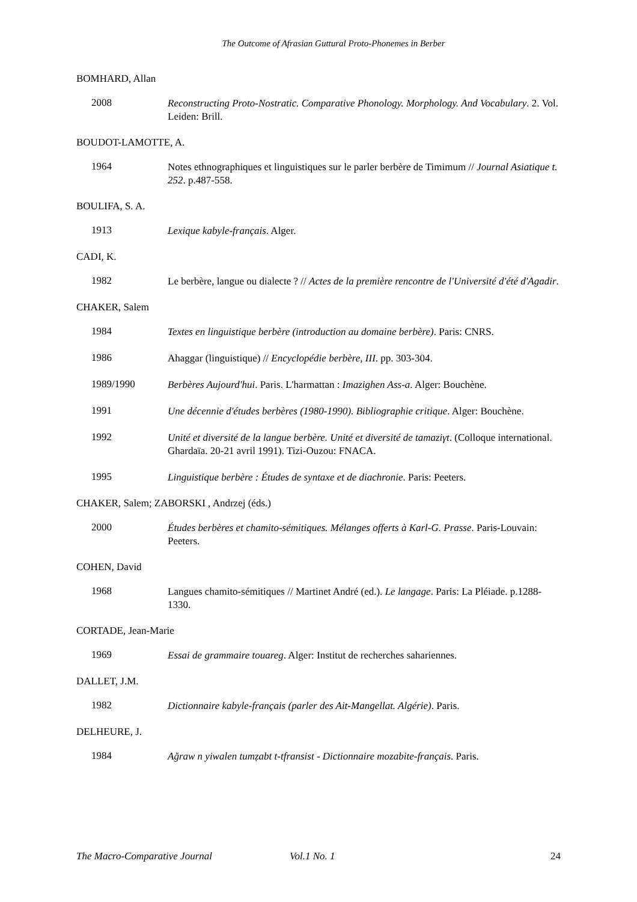The Outcome of Afrasian Guttural Proto-Phonemes in Berber
BOMHARD, Allan
2008
Reconstructing Proto-Nostratic. Comparative Phonology. Morphology. And Vocabulary. 2. Vol. Leiden: Brill.
BOUDOT-LAMOTTE, A.
1964
Notes ethnographiques et linguistiques sur le parler berbère de Timimum // Journal Asiatique t. 252. p.487-558.
BOULIFA, S. A.
1913
Lexique kabyle-français. Alger.
CADI, K.
1982
Le berbère, langue ou dialecte ? // Actes de la première rencontre de l'Université d'été d'Agadir.
CHAKER, Salem
1984
Textes en linguistique berbère (introduction au domaine berbère). Paris: CNRS.
1986
Ahaggar (linguistique) // Encyclopédie berbère, III. pp. 303-304.
1989/1990
Berbères Aujourd'hui. Paris. L'harmattan : Imazighen Ass-a. Alger: Bouchène.
1991
Une décennie d'études berbères (1980-1990). Bibliographie critique. Alger: Bouchène.
1992
Unité et diversité de la langue berbère. Unité et diversité de tamaziγt. (Colloque international. Ghardaïa. 20-21 avril 1991). Tizi-Ouzou: FNACA.
1995
Linguistique berbère : Études de syntaxe et de diachronie. Paris: Peeters.
CHAKER, Salem; ZABORSKI , Andrzej (éds.)
2000
Études berbères et chamito-sémitiques. Mélanges offerts à Karl-G. Prasse. Paris-Louvain: Peeters.
COHEN, David
1968
Langues chamito-sémitiques // Martinet André (ed.). Le langage. Paris: La Pléiade. p.1288-1330.
CORTADE, Jean-Marie
1969
Essai de grammaire touareg. Alger: Institut de recherches sahariennes.
DALLET, J.M.
1982
Dictionnaire kabyle-français (parler des Ait-Mangellat. Algérie). Paris.
DELHEURE, J.
1984
Ağraw n yiwalen tumẓabt t-tfransist - Dictionnaire mozabite-français. Paris.
The Macro-Comparative Journal Vol.1 No. 1 24